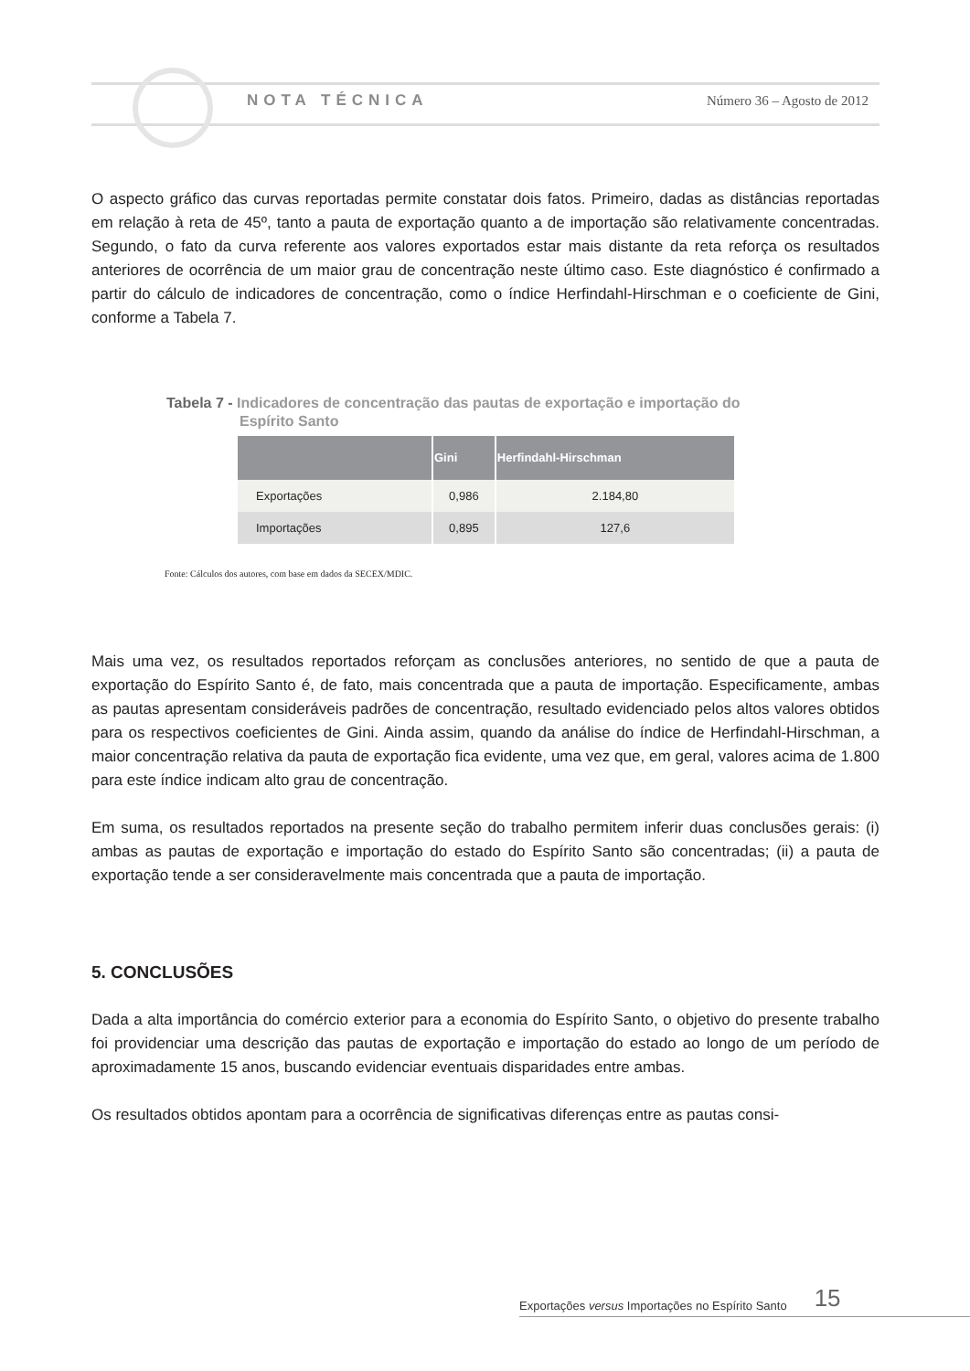NOTA TÉCNICA Número 36 – Agosto de 2012
O aspecto gráfico das curvas reportadas permite constatar dois fatos. Primeiro, dadas as distâncias reportadas em relação à reta de 45º, tanto a pauta de exportação quanto a de importação são relativamente concentradas. Segundo, o fato da curva referente aos valores exportados estar mais distante da reta reforça os resultados anteriores de ocorrência de um maior grau de concentração neste último caso. Este diagnóstico é confirmado a partir do cálculo de indicadores de concentração, como o índice Herfindahl-Hirschman e o coeficiente de Gini, conforme a Tabela 7.
Tabela 7 - Indicadores de concentração das pautas de exportação e importação do
Espírito Santo
| | Gini | Herfindahl-Hirschman |
| --- | --- | --- |
| Exportações | 0,986 | 2.184,80 |
| Importações | 0,895 | 127,6 |
Fonte: Cálculos dos autores, com base em dados da SECEX/MDIC.
Mais uma vez, os resultados reportados reforçam as conclusões anteriores, no sentido de que a pauta de exportação do Espírito Santo é, de fato, mais concentrada que a pauta de importação. Especificamente, ambas as pautas apresentam consideráveis padrões de concentração, resultado evidenciado pelos altos valores obtidos para os respectivos coeficientes de Gini. Ainda assim, quando da análise do índice de Herfindahl-Hirschman, a maior concentração relativa da pauta de exportação fica evidente, uma vez que, em geral, valores acima de 1.800 para este índice indicam alto grau de concentração.
Em suma, os resultados reportados na presente seção do trabalho permitem inferir duas conclusões gerais: (i) ambas as pautas de exportação e importação do estado do Espírito Santo são concentradas; (ii) a pauta de exportação tende a ser consideravelmente mais concentrada que a pauta de importação.
5. CONCLUSÕES
Dada a alta importância do comércio exterior para a economia do Espírito Santo, o objetivo do presente trabalho foi providenciar uma descrição das pautas de exportação e importação do estado ao longo de um período de aproximadamente 15 anos, buscando evidenciar eventuais disparidades entre ambas.
Os resultados obtidos apontam para a ocorrência de significativas diferenças entre as pautas consi-
Exportações versus Importações no Espírito Santo 15